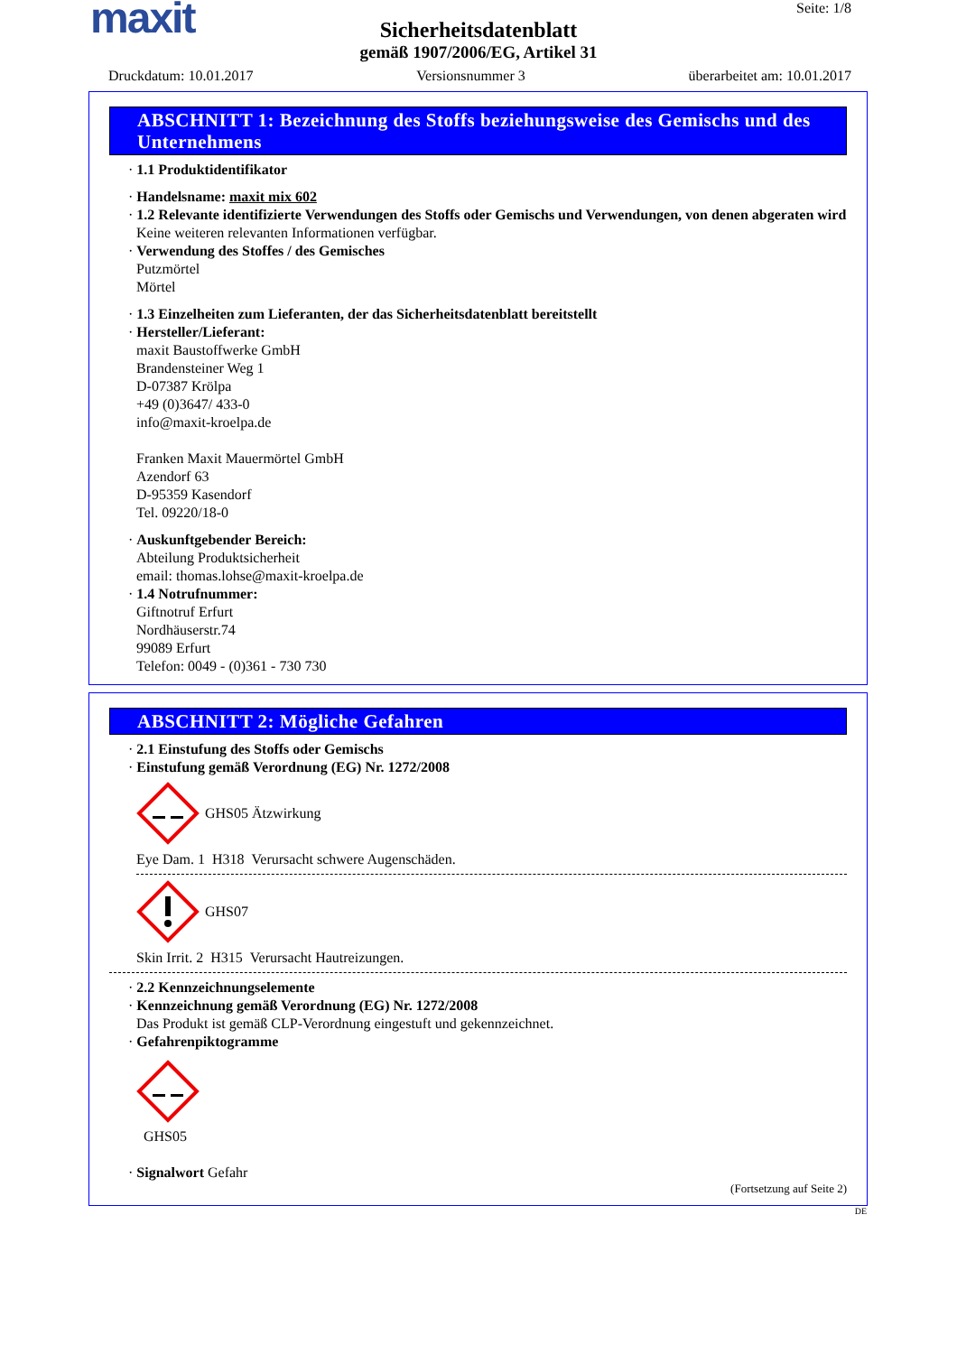maxit
Seite: 1/8
Sicherheitsdatenblatt
gemäß 1907/2006/EG, Artikel 31
Druckdatum: 10.01.2017 Versionsnummer 3 überarbeitet am: 10.01.2017
ABSCHNITT 1: Bezeichnung des Stoffs beziehungsweise des Gemischs und des Unternehmens
· 1.1 Produktidentifikator
· Handelsname: maxit mix 602
· 1.2 Relevante identifizierte Verwendungen des Stoffs oder Gemischs und Verwendungen, von denen abgeraten wird
Keine weiteren relevanten Informationen verfügbar.
· Verwendung des Stoffes / des Gemisches
Putzmörtel
Mörtel
· 1.3 Einzelheiten zum Lieferanten, der das Sicherheitsdatenblatt bereitstellt
· Hersteller/Lieferant:
maxit Baustoffwerke GmbH
Brandensteiner Weg 1
D-07387 Krölpa
+49 (0)3647/ 433-0
info@maxit-kroelpa.de
Franken Maxit Mauermörtel GmbH
Azendorf 63
D-95359 Kasendorf
Tel. 09220/18-0
· Auskunftgebender Bereich:
Abteilung Produktsicherheit
email: thomas.lohse@maxit-kroelpa.de
· 1.4 Notrufnummer:
Giftnotruf Erfurt
Nordhäuserstr.74
99089 Erfurt
Telefon: 0049 - (0)361 - 730 730
ABSCHNITT 2: Mögliche Gefahren
· 2.1 Einstufung des Stoffs oder Gemischs
· Einstufung gemäß Verordnung (EG) Nr. 1272/2008
GHS05 Ätzwirkung
Eye Dam. 1 H318 Verursacht schwere Augenschäden.
GHS07
Skin Irrit. 2 H315 Verursacht Hautreizungen.
· 2.2 Kennzeichnungselemente
· Kennzeichnung gemäß Verordnung (EG) Nr. 1272/2008
Das Produkt ist gemäß CLP-Verordnung eingestuft und gekennzeichnet.
· Gefahrenpiktogramme
GHS05
· Signalwort Gefahr
(Fortsetzung auf Seite 2)
DE